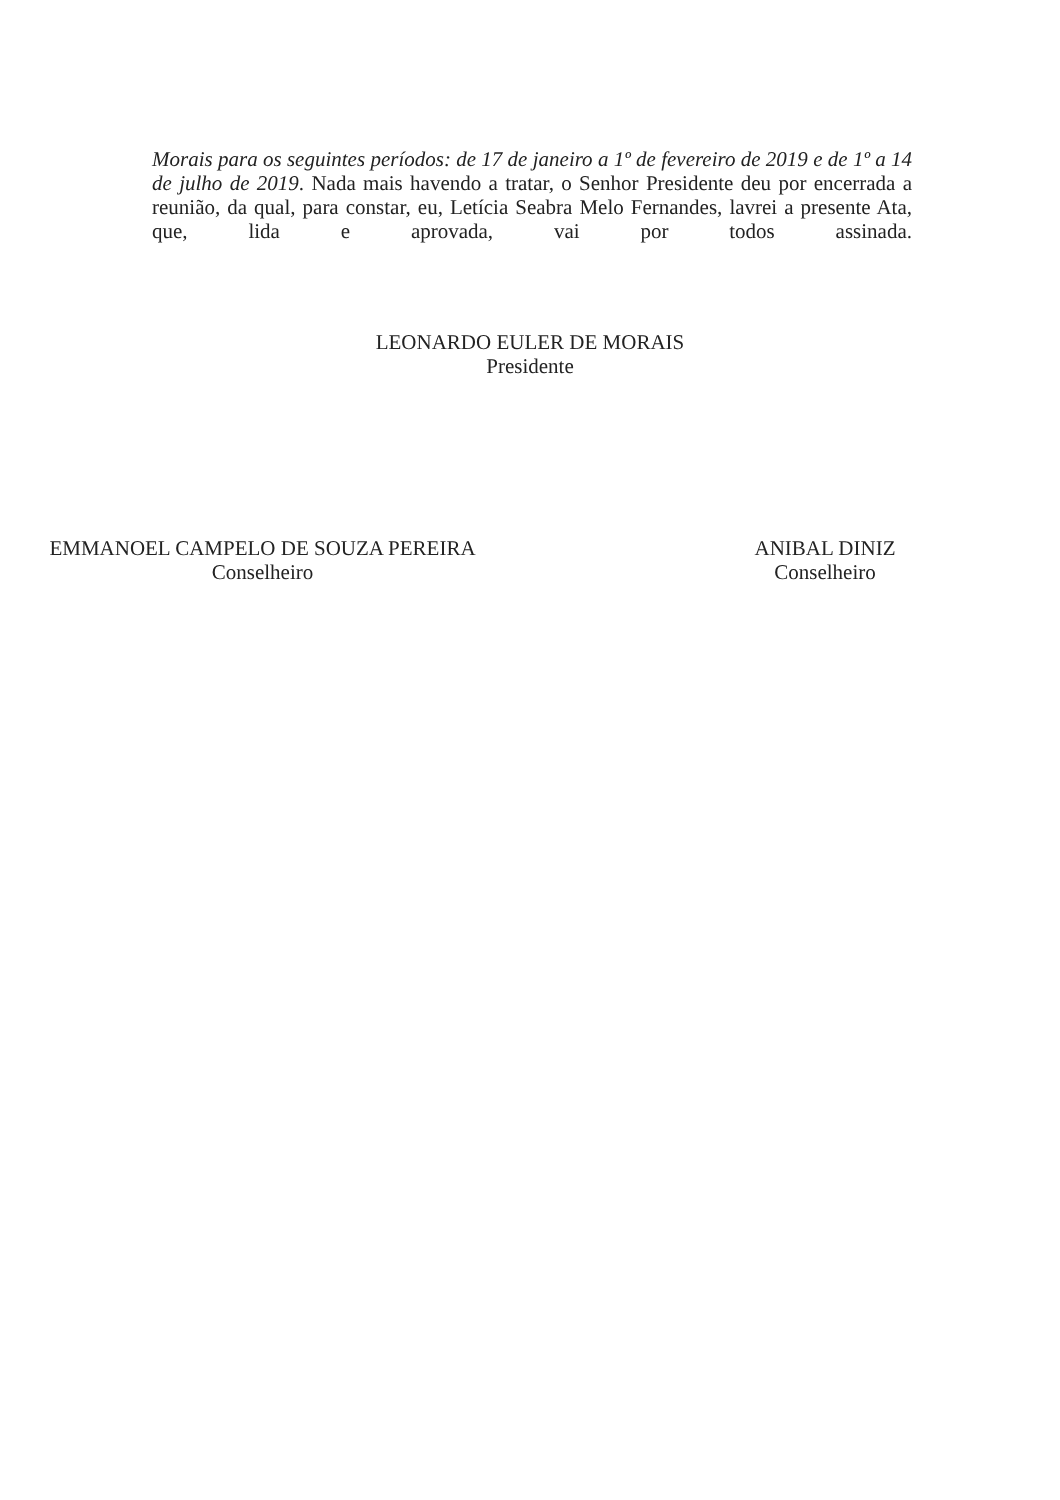Morais para os seguintes períodos: de 17 de janeiro a 1º de fevereiro de 2019 e de 1º a 14 de julho de 2019. Nada mais havendo a tratar, o Senhor Presidente deu por encerrada a reunião, da qual, para constar, eu, Letícia Seabra Melo Fernandes, lavrei a presente Ata, que, lida e aprovada, vai por todos assinada.
LEONARDO EULER DE MORAIS
Presidente
EMMANOEL CAMPELO DE SOUZA PEREIRA
Conselheiro
ANIBAL DINIZ
Conselheiro